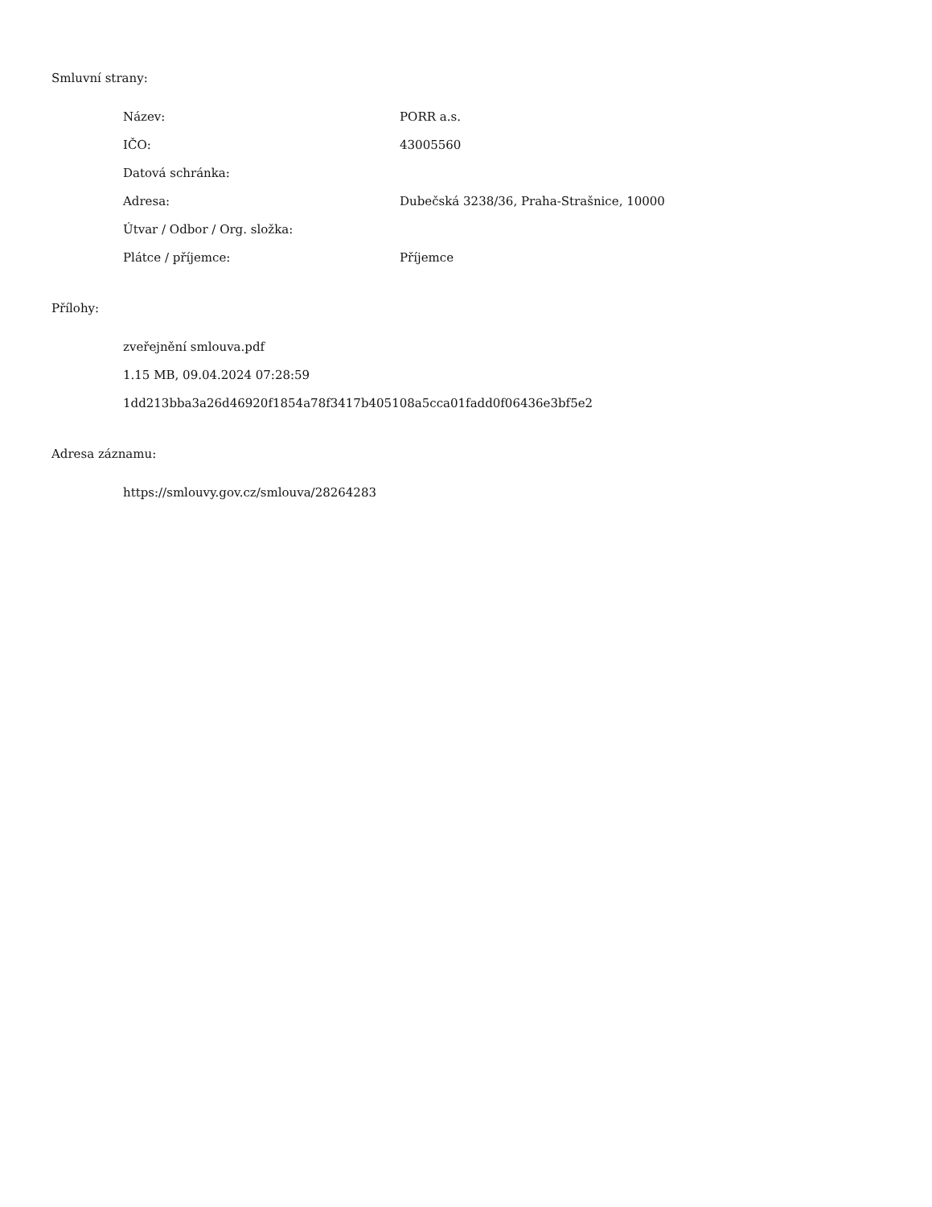Smluvní strany:
| Název: | PORR a.s. |
| IČO: | 43005560 |
| Datová schránka: | |
| Adresa: | Dubečská 3238/36, Praha-Strašnice, 10000 |
| Útvar / Odbor / Org. složka: | |
| Plátce / příjemce: | Příjemce |
Přílohy:
zveřejnění smlouva.pdf
1.15 MB, 09.04.2024 07:28:59
1dd213bba3a26d46920f1854a78f3417b405108a5cca01fadd0f06436e3bf5e2
Adresa záznamu:
https://smlouvy.gov.cz/smlouva/28264283